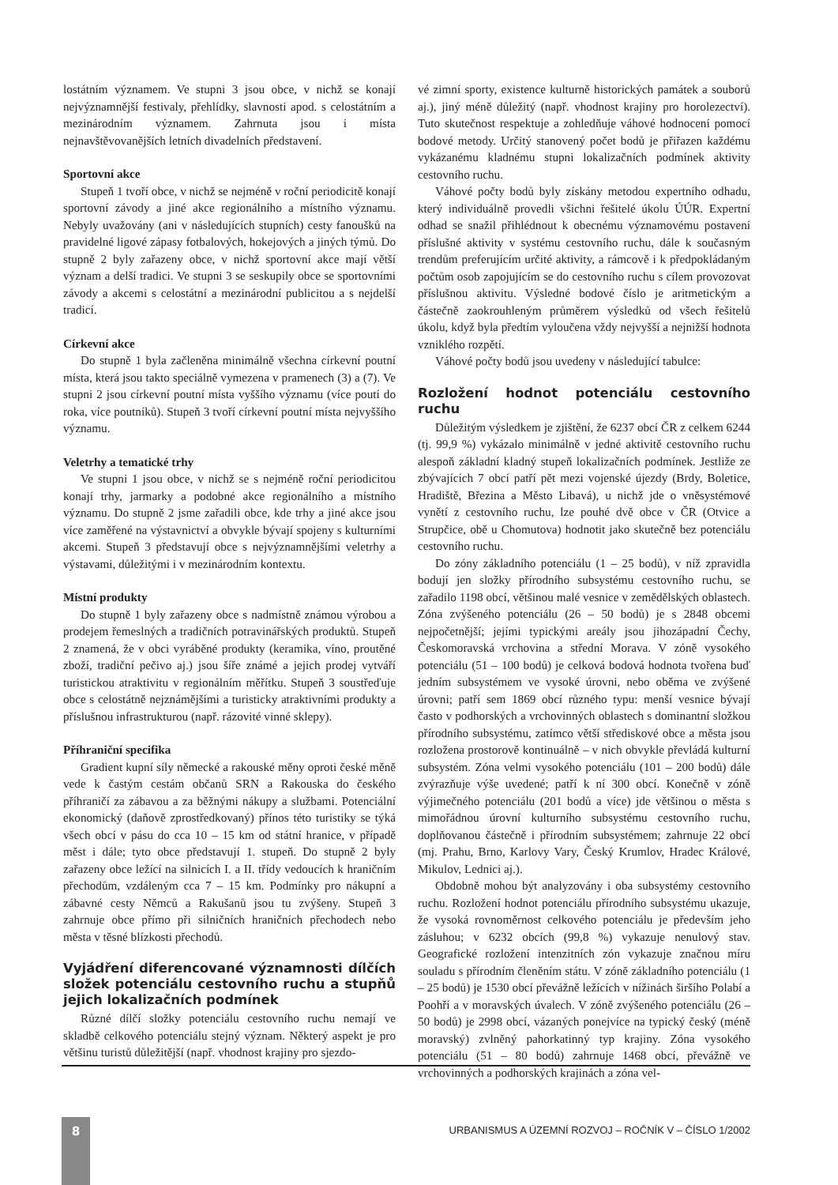lostátním významem. Ve stupni 3 jsou obce, v nichž se konají nejvýznamnější festivaly, přehlídky, slavnosti apod. s celostátním a mezinárodním významem. Zahrnuta jsou i místa nejnavštěvovanějších letních divadelních představení.
Sportovní akce
Stupeň 1 tvoří obce, v nichž se nejméně v roční periodicitě konají sportovní závody a jiné akce regionálního a místního významu. Nebyly uvažovány (ani v následujících stupních) cesty fanoušků na pravidelné ligové zápasy fotbalových, hokejových a jiných týmů. Do stupně 2 byly zařazeny obce, v nichž sportovní akce mají větší význam a delší tradici. Ve stupni 3 se seskupily obce se sportovními závody a akcemi s celostátní a mezinárodní publicitou a s nejdelší tradicí.
Církevní akce
Do stupně 1 byla začleněna minimálně všechna církevní poutní místa, která jsou takto speciálně vymezena v pramenech (3) a (7). Ve stupni 2 jsou církevní poutní místa vyššího významu (více poutí do roka, více poutníků). Stupeň 3 tvoří církevní poutní místa nejvyššího významu.
Veletrhy a tematické trhy
Ve stupni 1 jsou obce, v nichž se s nejméně roční periodicitou konají trhy, jarmarky a podobné akce regionálního a místního významu. Do stupně 2 jsme zařadili obce, kde trhy a jiné akce jsou více zaměřené na výstavnictví a obvykle bývají spojeny s kulturními akcemi. Stupeň 3 představují obce s nejvýznamnějšími veletrhy a výstavami, důležitými i v mezinárodním kontextu.
Místní produkty
Do stupně 1 byly zařazeny obce s nadmístně známou výrobou a prodejem řemeslných a tradičních potravinářských produktů. Stupeň 2 znamená, že v obci vyráběné produkty (keramika, víno, proutěné zboží, tradiční pečivo aj.) jsou šíře známé a jejich prodej vytváří turistickou atraktivitu v regionálním měřítku. Stupeň 3 soustřeďuje obce s celostátně nejznámějšími a turisticky atraktivními produkty a příslušnou infrastrukturou (např. rázovité vinné sklepy).
Příhraniční specifika
Gradient kupní síly německé a rakouské měny oproti české měně vede k častým cestám občanů SRN a Rakouska do českého příhraničí za zábavou a za běžnými nákupy a službami. Potenciální ekonomický (daňově zprostředkovaný) přínos této turistiky se týká všech obcí v pásu do cca 10 – 15 km od státní hranice, v případě měst i dále; tyto obce představují 1. stupeň. Do stupně 2 byly zařazeny obce ležící na silnicích I. a II. třídy vedoucích k hraničním přechodům, vzdáleným cca 7 – 15 km. Podmínky pro nákupní a zábavné cesty Němců a Rakušanů jsou tu zvýšeny. Stupeň 3 zahrnuje obce přímo při silničních hraničních přechodech nebo města v těsné blízkosti přechodů.
Vyjádření diferencované významnosti dílčích složek potenciálu cestovního ruchu a stupňů jejich lokalizačních podmínek
Různé dílčí složky potenciálu cestovního ruchu nemají ve skladbě celkového potenciálu stejný význam. Některý aspekt je pro většinu turistů důležitější (např. vhodnost krajiny pro sjezdo-
vé zimní sporty, existence kulturně historických památek a souborů aj.), jiný méně důležitý (např. vhodnost krajiny pro horolezectví). Tuto skutečnost respektuje a zohledňuje váhové hodnocení pomocí bodové metody. Určitý stanovený počet bodů je přiřazen každému vykázanému kladnému stupni lokalizačních podmínek aktivity cestovního ruchu.
Váhové počty bodů byly získány metodou expertního odhadu, který individuálně provedli všichni řešitelé úkolu ÚÚR. Expertní odhad se snažil přihlédnout k obecnému významovému postavení příslušné aktivity v systému cestovního ruchu, dále k současným trendům preferujícím určité aktivity, a rámcově i k předpokládaným počtům osob zapojujícím se do cestovního ruchu s cílem provozovat příslušnou aktivitu. Výsledné bodové číslo je aritmetickým a částečně zaokrouhleným průměrem výsledků od všech řešitelů úkolu, když byla předtím vyloučena vždy nejvyšší a nejnižší hodnota vzniklého rozpětí.
Váhové počty bodů jsou uvedeny v následující tabulce:
Rozložení hodnot potenciálu cestovního ruchu
Důležitým výsledkem je zjištění, že 6237 obcí ČR z celkem 6244 (tj. 99,9 %) vykázalo minimálně v jedné aktivitě cestovního ruchu alespoň základní kladný stupeň lokalizačních podmínek. Jestliže ze zbývajících 7 obcí patří pět mezi vojenské újezdy (Brdy, Boletice, Hradiště, Březina a Město Libavá), u nichž jde o vněsystémové vynětí z cestovního ruchu, lze pouhé dvě obce v ČR (Otvice a Strupčice, obě u Chomutova) hodnotit jako skutečně bez potenciálu cestovního ruchu.
Do zóny základního potenciálu (1 – 25 bodů), v níž zpravidla bodují jen složky přírodního subsystému cestovního ruchu, se zařadilo 1198 obcí, většinou malé vesnice v zemědělských oblastech. Zóna zvýšeného potenciálu (26 – 50 bodů) je s 2848 obcemi nejpočetnější; jejími typickými areály jsou jihozápadní Čechy, Českomoravská vrchovina a střední Morava. V zóně vysokého potenciálu (51 – 100 bodů) je celková bodová hodnota tvořena buď jedním subsystémem ve vysoké úrovni, nebo oběma ve zvýšené úrovni; patří sem 1869 obcí různého typu: menší vesnice bývají často v podhorských a vrchovinných oblastech s dominantní složkou přírodního subsystému, zatímco větší střediskové obce a města jsou rozložena prostorově kontinuálně – v nich obvykle převládá kulturní subsystém. Zóna velmi vysokého potenciálu (101 – 200 bodů) dále zvýrazňuje výše uvedené; patří k ní 300 obcí. Konečně v zóně výjimečného potenciálu (201 bodů a více) jde většinou o města s mimořádnou úrovní kulturního subsystému cestovního ruchu, doplňovanou částečně i přírodním subsystémem; zahrnuje 22 obcí (mj. Prahu, Brno, Karlovy Vary, Český Krumlov, Hradec Králové, Mikulov, Lednici aj.).
Obdobně mohou být analyzovány i oba subsystémy cestovního ruchu. Rozložení hodnot potenciálu přírodního subsystému ukazuje, že vysoká rovnoměrnost celkového potenciálu je především jeho zásluhou; v 6232 obcích (99,8 %) vykazuje nenulový stav. Geografické rozložení intenzitních zón vykazuje značnou míru souladu s přírodním členěním státu. V zóně základního potenciálu (1 – 25 bodů) je 1530 obcí převážně ležících v nížinách širšího Polabí a Poohří a v moravských úvalech. V zóně zvýšeného potenciálu (26 – 50 bodů) je 2998 obcí, vázaných ponejvíce na typický český (méně moravský) zvlněný pahorkatinný typ krajiny. Zóna vysokého potenciálu (51 – 80 bodů) zahrnuje 1468 obcí, převážně ve vrchovinných a podhorských krajinách a zóna vel-
8
URBANISMUS A ÚZEMNÍ ROZVOJ – ROČNÍK V – ČÍSLO 1/2002